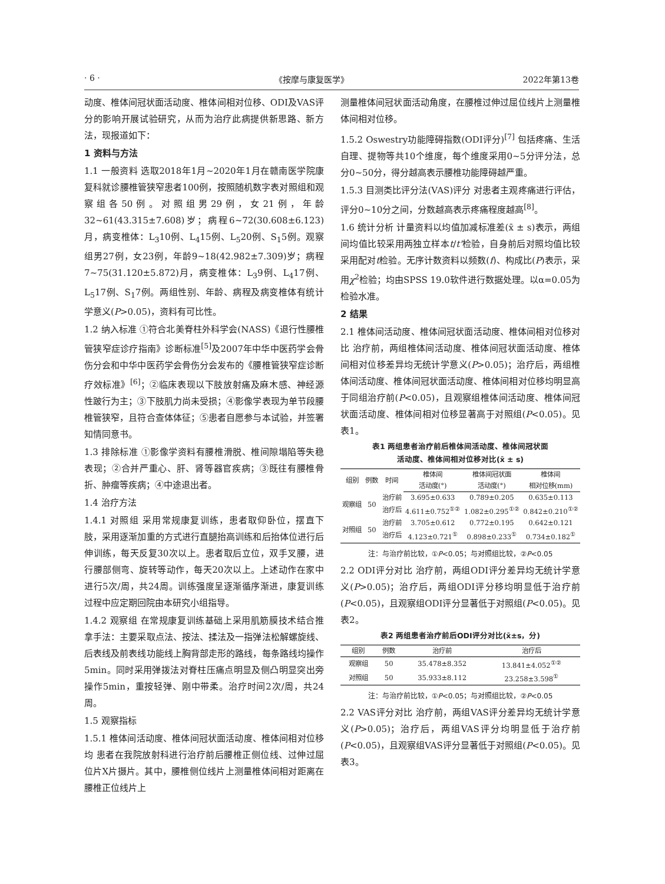· 6 · 《按摩与康复医学》 2022年第13卷
动度、椎体间冠状面活动度、椎体间相对位移、ODI及VAS评分的影响开展试验研究，从而为治疗此病提供新思路、新方法，现报道如下：
1 资料与方法
1.1 一般资料 选取2018年1月~2020年1月在赣南医学院康复科就诊腰椎管狭窄患者100例，按照随机数字表对照组和观察组各50例。对照组男29例，女21例，年龄32~61(43.315±7.608)岁；病程6~72(30.608±6.123)月，病变椎体：L<sub>3</sub>10例、L<sub>4</sub>15例、L<sub>5</sub>20例、S<sub>1</sub>5例。观察组男27例，女23例，年龄9~18(42.982±7.309)岁；病程7~75(31.120±5.872)月，病变椎体：L<sub>3</sub>9例、L<sub>4</sub>17例、L<sub>5</sub>17例、S<sub>1</sub>7例。两组性别、年龄、病程及病变椎体有统计学意义(P>0.05)，资料有可比性。
1.2 纳入标准 ①符合北美脊柱外科学会(NASS)《退行性腰椎管狭窄症诊疗指南》诊断标准<sup>[5]</sup>及2007年中华中医药学会骨伤分会和中华中医药学会骨伤分会发布的《腰椎管狭窄症诊断疗效标准》<sup>[6]</sup>；②临床表现以下肢放射痛及麻木感、神经源性跛行为主；③下肢肌力尚未受损；④影像学表现为单节段腰椎管狭窄，且符合查体体征；⑤患者自愿参与本试验，并签署知情同意书。
1.3 排除标准 ①影像学资料有腰椎滑脱、椎间隙塌陷等失稳表现；②合并严重心、肝、肾等器官疾病；③既往有腰椎骨折、肿瘤等疾病；④中途退出者。
1.4 治疗方法
1.4.1 对照组 采用常规康复训练，患者取仰卧位，摆直下肢，采用逐渐加重的方式进行直腿抬高训练和后抬体位进行后伸训练，每天反复30次以上。患者取后立位，双手叉腰，进行腰部侧弯、旋转等动作，每天20次以上。上述动作在家中进行5次/周，共24周。训练强度呈逐渐循序渐进，康复训练过程中应定期回院由本研究小组指导。
1.4.2 观察组 在常规康复训练基础上采用肌筋膜技术结合推拿手法：主要采取点法、按法、揉法及一指弹法松解螺旋线、后表线及前表线功能线上胸背部走形的路线，每条路线均操作5min。同时采用弹拨法对脊柱压痛点明显及侧凸明显突出旁操作5min，重按轻弹、刚中带柔。治疗时间2次/周，共24周。
1.5 观察指标
1.5.1 椎体间活动度、椎体间冠状面活动度、椎体间相对位移均 患者在我院放射科进行治疗前后腰椎正侧位线、过伸过屈位片X片摄片。其中，腰椎侧位线片上测量椎体间相对距离在腰椎正位线片上
测量椎体间冠状面活动角度，在腰椎过伸过屈位线片上测量椎体间相对位移。
1.5.2 Oswestry功能障碍指数(ODI评分)<sup>[7]</sup> 包括疼痛、生活自理、提物等共10个维度，每个维度采用0~5分评分法，总分0~50分，得分越高表示腰椎功能障碍越严重。
1.5.3 目测类比评分法(VAS)评分 对患者主观疼痛进行评估，评分0~10分之间，分数越高表示疼痛程度越高<sup>[8]</sup>。
1.6 统计分析 计量资料以均值加减标准差(x̄ ± s)表示，两组间均值比较采用两独立样本t/t'检验，自身前后对照均值比较采用配对t检验。无序计数资料以频数(f)、构成比(P)表示，采用χ<sup>2</sup>检验；均由SPSS 19.0软件进行数据处理。以α=0.05为检验水准。
2 结果
2.1 椎体间活动度、椎体间冠状面活动度、椎体间相对位移对比 治疗前，两组椎体间活动度、椎体间冠状面活动度、椎体间相对位移差异均无统计学意义(P>0.05)；治疗后，两组椎体间活动度、椎体间冠状面活动度、椎体间相对位移均明显高于同组治疗前(P<0.05)，且观察组椎体间活动度、椎体间冠状面活动度、椎体间相对位移显著高于对照组(P<0.05)。见表1。
表1 两组患者治疗前后椎体间活动度、椎体间冠状面
活动度、椎体间相对位移对比(x̄ ± s)
| 组别 | 例数 | 时间 | 椎体间 | 椎体间冠状面 | 椎体间 |
| --- | --- | --- | --- | --- | --- |
| | | | 活动度(°) | 活动度(°) | 相对位移(mm) |
| 观察组 | 50 | 治疗前 | 3.695±0.633 | 0.789±0.205 | 0.635±0.113 |
| | | 治疗后 | 4.611±0.752<sup>①②</sup> | 1.082±0.295<sup>①②</sup> | 0.842±0.210<sup>①②</sup> |
| 对照组 | 50 | 治疗前 | 3.705±0.612 | 0.772±0.195 | 0.642±0.121 |
| | | 治疗后 | 4.123±0.721<sup>①</sup> | 0.898±0.233<sup>①</sup> | 0.734±0.182<sup>①</sup> |
注：与治疗前比较，①P<0.05；与对照组比较，②P<0.05
2.2 ODI评分对比 治疗前，两组ODI评分差异均无统计学意义(P>0.05)；治疗后，两组ODI评分移均明显低于治疗前(P<0.05)，且观察组ODI评分显著低于对照组(P<0.05)。见表2。
表2 两组患者治疗前后ODI评分对比(x̄±s，分)
| 组别 | 例数 | 治疗前 | 治疗后 |
| --- | --- | --- | --- |
| 观察组 | 50 | 35.478±8.352 | 13.841±4.052<sup>①②</sup> |
| 对照组 | 50 | 35.933±8.112 | 23.258±3.598<sup>①</sup> |
注：与治疗前比较，①P<0.05；与对照组比较，②P<0.05
2.2 VAS评分对比 治疗前，两组VAS评分差异均无统计学意义(P>0.05)；治疗后，两组VAS评分均明显低于治疗前(P<0.05)，且观察组VAS评分显著低于对照组(P<0.05)。见表3。